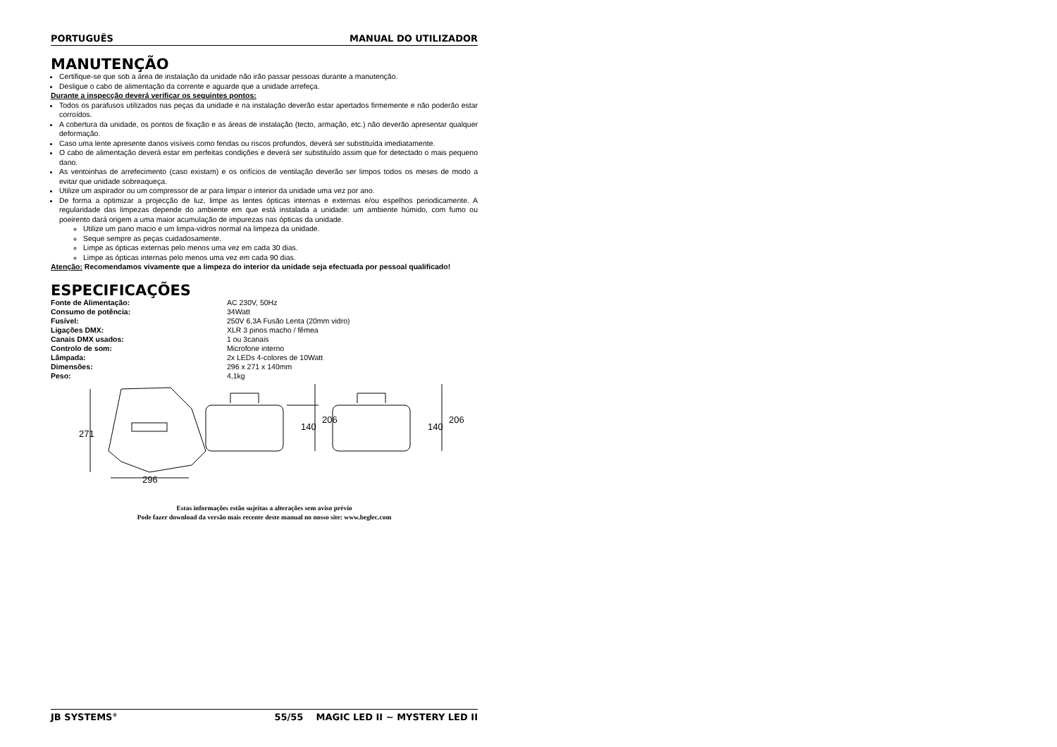PORTUGUÊS MANUAL DO UTILIZADOR
MANUTENÇÃO
Certifique-se que sob a área de instalação da unidade não irão passar pessoas durante a manutenção.
Desligue o cabo de alimentação da corrente e aguarde que a unidade arrefeça.
Durante a inspecção deverá verificar os seguintes pontos:
Todos os parafusos utilizados nas peças da unidade e na instalação deverão estar apertados firmemente e não poderão estar corroídos.
A cobertura da unidade, os pontos de fixação e as áreas de instalação (tecto, armação, etc.) não deverão apresentar qualquer deformação.
Caso uma lente apresente danos visíveis como fendas ou riscos profundos, deverá ser substituída imediatamente.
O cabo de alimentação deverá estar em perfeitas condições e deverá ser substituído assim que for detectado o mais pequeno dano.
As ventoinhas de arrefecimento (caso existam) e os orifícios de ventilação deverão ser limpos todos os meses de modo a evitar que unidade sobreaqueça.
Utilize um aspirador ou um compressor de ar para limpar o interior da unidade uma vez por ano.
De forma a optimizar a projecção de luz, limpe as lentes ópticas internas e externas e/ou espelhos periodicamente. A regularidade das limpezas depende do ambiente em que está instalada a unidade: um ambiente húmido, com fumo ou poeirento dará origem a uma maior acumulação de impurezas nas ópticas da unidade.
Utilize um pano macio e um limpa-vidros normal na limpeza da unidade.
Seque sempre as peças cuidadosamente.
Limpe as ópticas externas pelo menos uma vez em cada 30 dias.
Limpe as ópticas internas pelo menos uma vez em cada 90 dias.
Atenção: Recomendamos vivamente que a limpeza do interior da unidade seja efectuada por pessoal qualificado!
ESPECIFICAÇÕES
| Fonte de Alimentação: | AC 230V, 50Hz |
| Consumo de potência: | 34Watt |
| Fusível: | 250V 6,3A Fusão Lenta (20mm vidro) |
| Ligações DMX: | XLR 3 pinos macho / fêmea |
| Canais DMX usados: | 1 ou 3canais |
| Controlo de som: | Microfone interno |
| Lâmpada: | 2x LEDs 4-colores de 10Watt |
| Dimensões: | 296 x 271 x 140mm |
| Peso: | 4,1kg |
271
296
140
206
140
206
Estas informações estão sujeitas a alterações sem aviso prévio
Pode fazer download da versão mais recente deste manual no nosso site: www.beglec.com
JB SYSTEMS<sup>®</sup> 55/55 MAGIC LED II ~ MYSTERY LED II